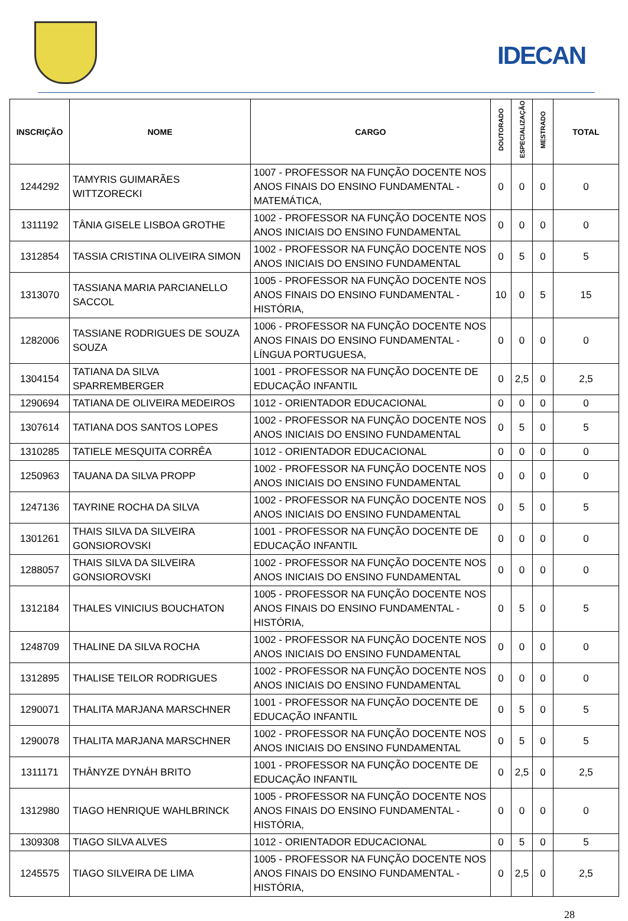IDECAN
| INSCRIÇÃO | NOME | CARGO | DOUTORADO | ESPECIALIZAÇÃO | MESTRADO | TOTAL |
| --- | --- | --- | --- | --- | --- | --- |
| 1244292 | TAMYRIS GUIMARÃES WITTZORECKI | 1007 - PROFESSOR NA FUNÇÃO DOCENTE NOS ANOS FINAIS DO ENSINO FUNDAMENTAL - MATEMÁTICA, | 0 | 0 | 0 | 0 |
| 1311192 | TÂNIA GISELE LISBOA GROTHE | 1002 - PROFESSOR NA FUNÇÃO DOCENTE NOS ANOS INICIAIS DO ENSINO FUNDAMENTAL | 0 | 0 | 0 | 0 |
| 1312854 | TASSIA CRISTINA OLIVEIRA SIMON | 1002 - PROFESSOR NA FUNÇÃO DOCENTE NOS ANOS INICIAIS DO ENSINO FUNDAMENTAL | 0 | 5 | 0 | 5 |
| 1313070 | TASSIANA MARIA PARCIANELLO SACCOL | 1005 - PROFESSOR NA FUNÇÃO DOCENTE NOS ANOS FINAIS DO ENSINO FUNDAMENTAL - HISTÓRIA, | 10 | 0 | 5 | 15 |
| 1282006 | TASSIANE RODRIGUES DE SOUZA SOUZA | 1006 - PROFESSOR NA FUNÇÃO DOCENTE NOS ANOS FINAIS DO ENSINO FUNDAMENTAL - LÍNGUA PORTUGUESA, | 0 | 0 | 0 | 0 |
| 1304154 | TATIANA DA SILVA SPARREMBERGER | 1001 - PROFESSOR NA FUNÇÃO DOCENTE DE EDUCAÇÃO INFANTIL | 0 | 2,5 | 0 | 2,5 |
| 1290694 | TATIANA DE OLIVEIRA MEDEIROS | 1012 - ORIENTADOR EDUCACIONAL | 0 | 0 | 0 | 0 |
| 1307614 | TATIANA DOS SANTOS LOPES | 1002 - PROFESSOR NA FUNÇÃO DOCENTE NOS ANOS INICIAIS DO ENSINO FUNDAMENTAL | 0 | 5 | 0 | 5 |
| 1310285 | TATIELE MESQUITA CORRÊA | 1012 - ORIENTADOR EDUCACIONAL | 0 | 0 | 0 | 0 |
| 1250963 | TAUANA DA SILVA PROPP | 1002 - PROFESSOR NA FUNÇÃO DOCENTE NOS ANOS INICIAIS DO ENSINO FUNDAMENTAL | 0 | 0 | 0 | 0 |
| 1247136 | TAYRINE ROCHA DA SILVA | 1002 - PROFESSOR NA FUNÇÃO DOCENTE NOS ANOS INICIAIS DO ENSINO FUNDAMENTAL | 0 | 5 | 0 | 5 |
| 1301261 | THAIS SILVA DA SILVEIRA GONSIOROVSKI | 1001 - PROFESSOR NA FUNÇÃO DOCENTE DE EDUCAÇÃO INFANTIL | 0 | 0 | 0 | 0 |
| 1288057 | THAIS SILVA DA SILVEIRA GONSIOROVSKI | 1002 - PROFESSOR NA FUNÇÃO DOCENTE NOS ANOS INICIAIS DO ENSINO FUNDAMENTAL | 0 | 0 | 0 | 0 |
| 1312184 | THALES VINICIUS BOUCHATON | 1005 - PROFESSOR NA FUNÇÃO DOCENTE NOS ANOS FINAIS DO ENSINO FUNDAMENTAL - HISTÓRIA, | 0 | 5 | 0 | 5 |
| 1248709 | THALINE DA SILVA ROCHA | 1002 - PROFESSOR NA FUNÇÃO DOCENTE NOS ANOS INICIAIS DO ENSINO FUNDAMENTAL | 0 | 0 | 0 | 0 |
| 1312895 | THALISE TEILOR RODRIGUES | 1002 - PROFESSOR NA FUNÇÃO DOCENTE NOS ANOS INICIAIS DO ENSINO FUNDAMENTAL | 0 | 0 | 0 | 0 |
| 1290071 | THALITA MARJANA MARSCHNER | 1001 - PROFESSOR NA FUNÇÃO DOCENTE DE EDUCAÇÃO INFANTIL | 0 | 5 | 0 | 5 |
| 1290078 | THALITA MARJANA MARSCHNER | 1002 - PROFESSOR NA FUNÇÃO DOCENTE NOS ANOS INICIAIS DO ENSINO FUNDAMENTAL | 0 | 5 | 0 | 5 |
| 1311171 | THÂNYZE DYNÁH BRITO | 1001 - PROFESSOR NA FUNÇÃO DOCENTE DE EDUCAÇÃO INFANTIL | 0 | 2,5 | 0 | 2,5 |
| 1312980 | TIAGO HENRIQUE WAHLBRINCK | 1005 - PROFESSOR NA FUNÇÃO DOCENTE NOS ANOS FINAIS DO ENSINO FUNDAMENTAL - HISTÓRIA, | 0 | 0 | 0 | 0 |
| 1309308 | TIAGO SILVA ALVES | 1012 - ORIENTADOR EDUCACIONAL | 0 | 5 | 0 | 5 |
| 1245575 | TIAGO SILVEIRA DE LIMA | 1005 - PROFESSOR NA FUNÇÃO DOCENTE NOS ANOS FINAIS DO ENSINO FUNDAMENTAL - HISTÓRIA, | 0 | 2,5 | 0 | 2,5 |
28